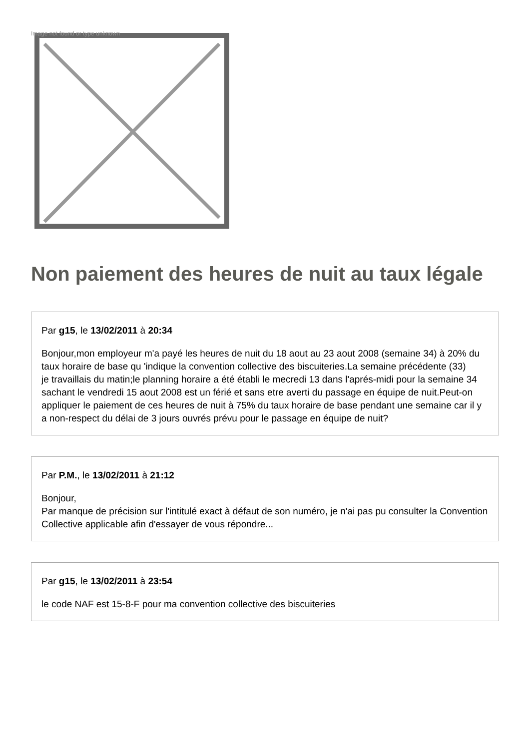Image not found or type unknown
Non paiement des heures de nuit au taux légale
Par g15, le 13/02/2011 à 20:34
Bonjour,mon employeur m'a payé les heures de nuit du 18 aout au 23 aout 2008 (semaine 34) à 20% du taux horaire de base qu 'indique la convention collective des biscuiteries.La semaine précédente (33)
je travaillais du matin;le planning horaire a été établi le mecredi 13 dans l'aprés-midi pour la semaine 34 sachant le vendredi 15 aout 2008 est un férié et sans etre averti du passage en équipe de nuit.Peut-on appliquer le paiement de ces heures de nuit à 75% du taux horaire de base pendant une semaine car il y a non-respect du délai de 3 jours ouvrés prévu pour le passage en équipe de nuit?
Par P.M., le 13/02/2011 à 21:12
Bonjour,
Par manque de précision sur l'intitulé exact à défaut de son numéro, je n'ai pas pu consulter la Convention Collective applicable afin d'essayer de vous répondre...
Par g15, le 13/02/2011 à 23:54
le code NAF est 15-8-F pour ma convention collective des biscuiteries